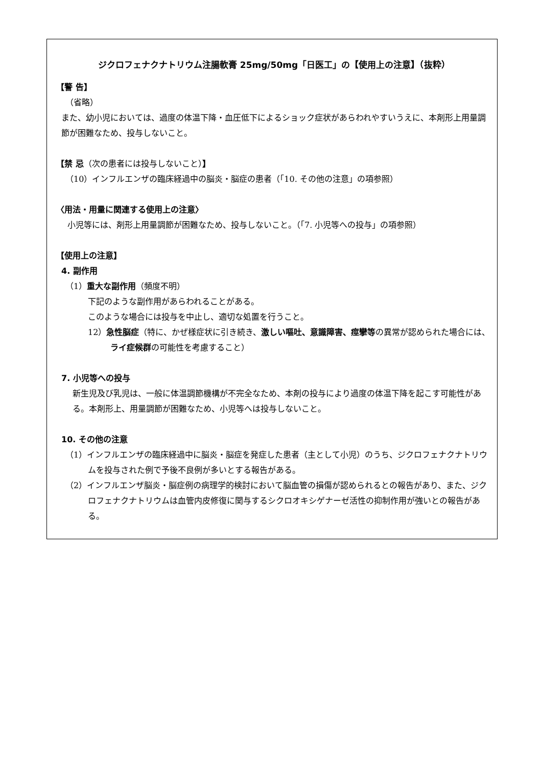ジクロフェナクナトリウム注腸軟膏 25mg/50mg「日医工」の【使用上の注意】（抜粋）
【警 告】
（省略）
また、幼小児においては、過度の体温下降・血圧低下によるショック症状があらわれやすいうえに、本剤形上用量調節が困難なため、投与しないこと。
【禁 忌（次の患者には投与しないこと）】
（10）インフルエンザの臨床経過中の脳炎・脳症の患者（「10. その他の注意」の項参照）
〈用法・用量に関連する使用上の注意〉
小児等には、剤形上用量調節が困難なため、投与しないこと。（「7. 小児等への投与」の項参照）
【使用上の注意】
4. 副作用
（1）重大な副作用（頻度不明）
下記のような副作用があらわれることがある。
このような場合には投与を中止し、適切な処置を行うこと。
12）急性脳症（特に、かぜ様症状に引き続き、激しい嘔吐、意識障害、痙攣等の異常が認められた場合には、ライ症候群の可能性を考慮すること）
7. 小児等への投与
新生児及び乳児は、一般に体温調節機構が不完全なため、本剤の投与により過度の体温下降を起こす可能性がある。本剤形上、用量調節が困難なため、小児等へは投与しないこと。
10. その他の注意
（1）インフルエンザの臨床経過中に脳炎・脳症を発症した患者（主として小児）のうち、ジクロフェナクナトリウムを投与された例で予後不良例が多いとする報告がある。
（2）インフルエンザ脳炎・脳症例の病理学的検討において脳血管の損傷が認められるとの報告があり、また、ジクロフェナクナトリウムは血管内皮修復に関与するシクロオキシゲナーゼ活性の抑制作用が強いとの報告がある。